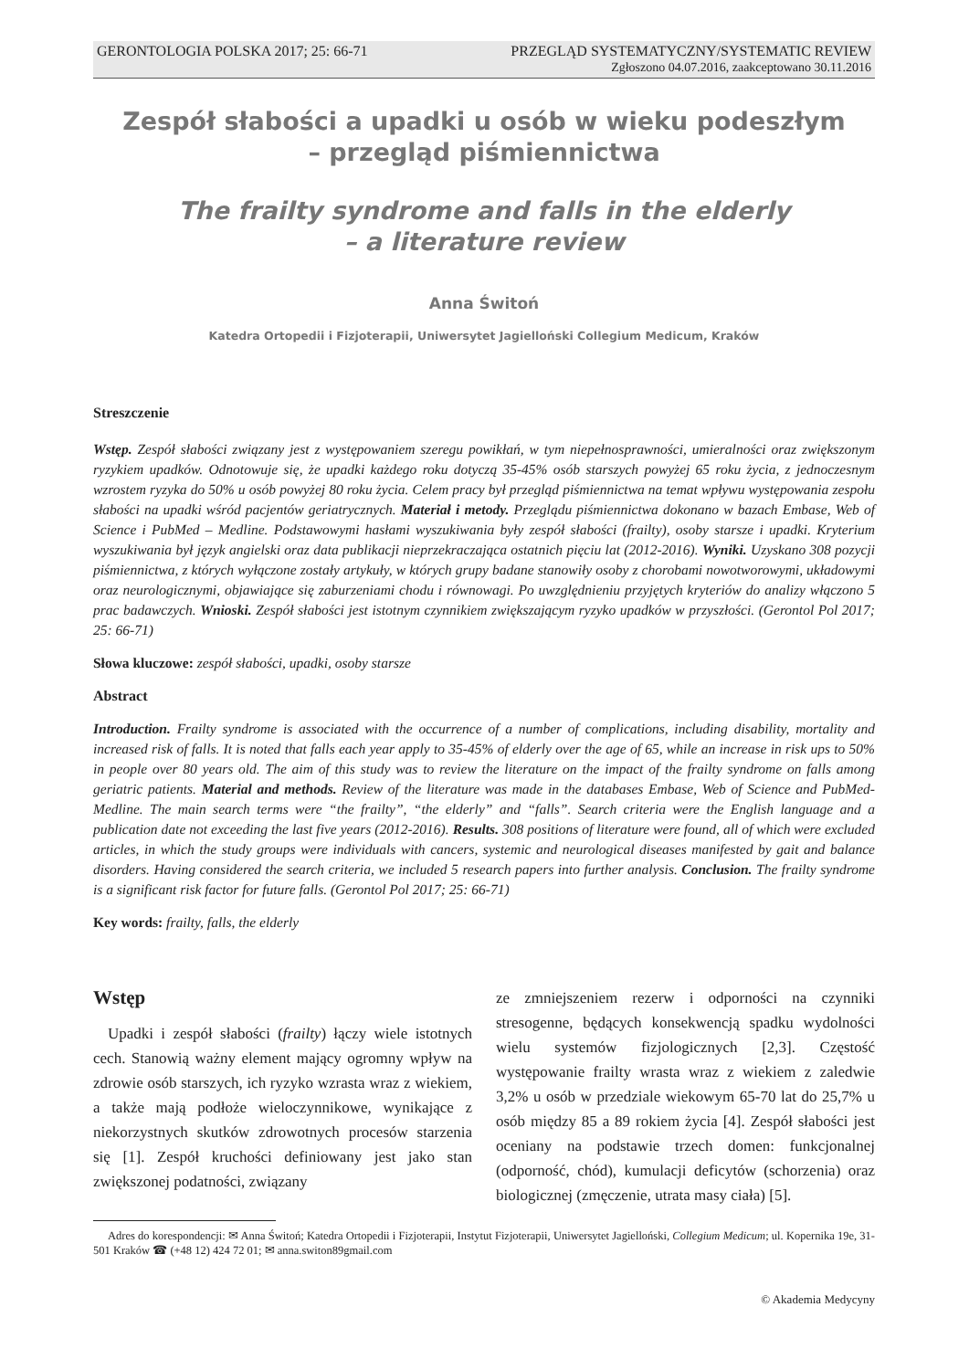GERONTOLOGIA POLSKA 2017; 25: 66-71 PRZEGLĄD SYSTEMATYCZNY/SYSTEMATIC REVIEW
Zgłoszono 04.07.2016, zaakceptowano 30.11.2016
Zespół słabości a upadki u osób w wieku podeszłym
– przegląd piśmiennictwa
The frailty syndrome and falls in the elderly
– a literature review
Anna Świtoń
Katedra Ortopedii i Fizjoterapii, Uniwersytet Jagielloński Collegium Medicum, Kraków
Streszczenie
Wstęp. Zespół słabości związany jest z występowaniem szeregu powikłań, w tym niepełnosprawności, umieralności oraz zwiększonym ryzykiem upadków. Odnotowuje się, że upadki każdego roku dotyczą 35-45% osób starszych powyżej 65 roku życia, z jednoczesnym wzrostem ryzyka do 50% u osób powyżej 80 roku życia. Celem pracy był przegląd piśmiennictwa na temat wpływu występowania zespołu słabości na upadki wśród pacjentów geriatrycznych. Materiał i metody. Przeglądu piśmiennictwa dokonano w bazach Embase, Web of Science i PubMed – Medline. Podstawowymi hasłami wyszukiwania były zespół słabości (frailty), osoby starsze i upadki. Kryterium wyszukiwania był język angielski oraz data publikacji nieprzekraczająca ostatnich pięciu lat (2012-2016). Wyniki. Uzyskano 308 pozycji piśmiennictwa, z których wyłączone zostały artykuły, w których grupy badane stanowiły osoby z chorobami nowotworowymi, układowymi oraz neurologicznymi, objawiające się zaburzeniami chodu i równowagi. Po uwzględnieniu przyjętych kryteriów do analizy włączono 5 prac badawczych. Wnioski. Zespół słabości jest istotnym czynnikiem zwiększającym ryzyko upadków w przyszłości. (Gerontol Pol 2017; 25: 66-71)
Słowa kluczowe: zespół słabości, upadki, osoby starsze
Abstract
Introduction. Frailty syndrome is associated with the occurrence of a number of complications, including disability, mortality and increased risk of falls. It is noted that falls each year apply to 35-45% of elderly over the age of 65, while an increase in risk ups to 50% in people over 80 years old. The aim of this study was to review the literature on the impact of the frailty syndrome on falls among geriatric patients. Material and methods. Review of the literature was made in the databases Embase, Web of Science and PubMed-Medline. The main search terms were “the frailty”, “the elderly” and “falls”. Search criteria were the English language and a publication date not exceeding the last five years (2012-2016). Results. 308 positions of literature were found, all of which were excluded articles, in which the study groups were individuals with cancers, systemic and neurological diseases manifested by gait and balance disorders. Having considered the search criteria, we included 5 research papers into further analysis. Conclusion. The frailty syndrome is a significant risk factor for future falls. (Gerontol Pol 2017; 25: 66-71)
Key words: frailty, falls, the elderly
Wstęp
Upadki i zespół słabości (frailty) łączy wiele istotnych cech. Stanowią ważny element mający ogromny wpływ na zdrowie osób starszych, ich ryzyko wzrasta wraz z wiekiem, a także mają podłoże wieloczynnikowe, wynikające z niekorzystnych skutków zdrowotnych procesów starzenia się [1]. Zespół kruchości definiowany jest jako stan zwiększonej podatności, związany
ze zmniejszeniem rezerw i odporności na czynniki stresogenne, będących konsekwencją spadku wydolności wielu systemów fizjologicznych [2,3]. Częstość występowanie frailty wrasta wraz z wiekiem z zaledwie 3,2% u osób w przedziale wiekowym 65-70 lat do 25,7% u osób między 85 a 89 rokiem życia [4]. Zespół słabości jest oceniany na podstawie trzech domen: funkcjonalnej (odporność, chód), kumulacji deficytów (schorzenia) oraz biologicznej (zmęczenie, utrata masy ciała) [5].
Adres do korespondencji: ✉ Anna Świtoń; Katedra Ortopedii i Fizjoterapii, Instytut Fizjoterapii, Uniwersytet Jagielloński, Collegium Medicum; ul. Kopernika 19e, 31-501 Kraków ☎ (+48 12) 424 72 01; ✉ anna.switon89gmail.com
© Akademia Medycyny